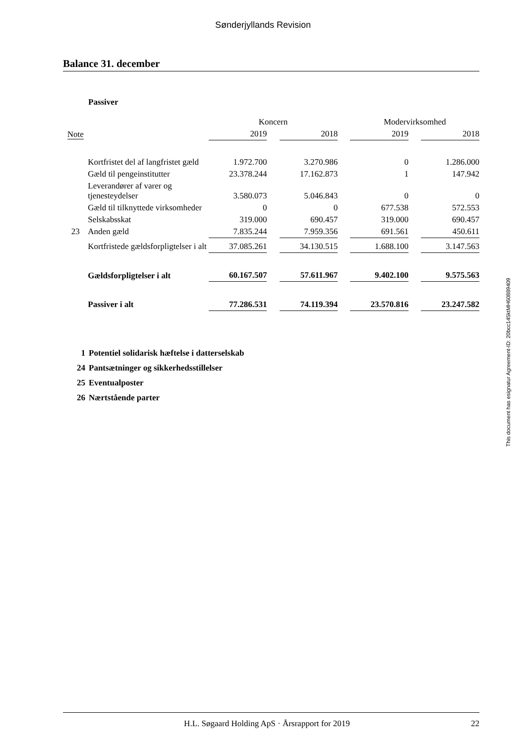Sønderjyllands Revision
Balance 31. december
Passiver
| | | Koncern | | | | Modervirksomhed | | |
| --- | --- | --- | --- | --- | --- | --- | --- | --- |
| Note | | 2019 | | 2018 | | 2019 | | 2018 |
| | Kortfristet del af langfristet gæld | 1.972.700 | | 3.270.986 | | 0 | | 1.286.000 |
| | Gæld til pengeinstitutter | 23.378.244 | | 17.162.873 | | 1 | | 147.942 |
| | Leverandører af varer og tjenesteydelser | 3.580.073 | | 5.046.843 | | 0 | | 0 |
| | Gæld til tilknyttede virksomheder | 0 | | 0 | | 677.538 | | 572.553 |
| | Selskabsskat | 319.000 | | 690.457 | | 319.000 | | 690.457 |
| 23 | Anden gæld | 7.835.244 | | 7.959.356 | | 691.561 | | 450.611 |
| | Kortfristede gældsforpligtelser i alt | 37.085.261 | | 34.130.515 | | 1.688.100 | | 3.147.563 |
| | Gældsforpligtelser i alt | 60.167.507 | | 57.611.967 | | 9.402.100 | | 9.575.563 |
| | Passiver i alt | 77.286.531 | | 74.119.394 | | 23.570.816 | | 23.247.582 |
1 Potentiel solidarisk hæftelse i datterselskab
24 Pantsætninger og sikkerhedsstillelser
25 Eventualposter
26 Nærtstående parter
This document has esignatur Agreement-ID: 20bcc145ktMH60889409
H.L. Søgaard Holding ApS · Årsrapport for 2019 22